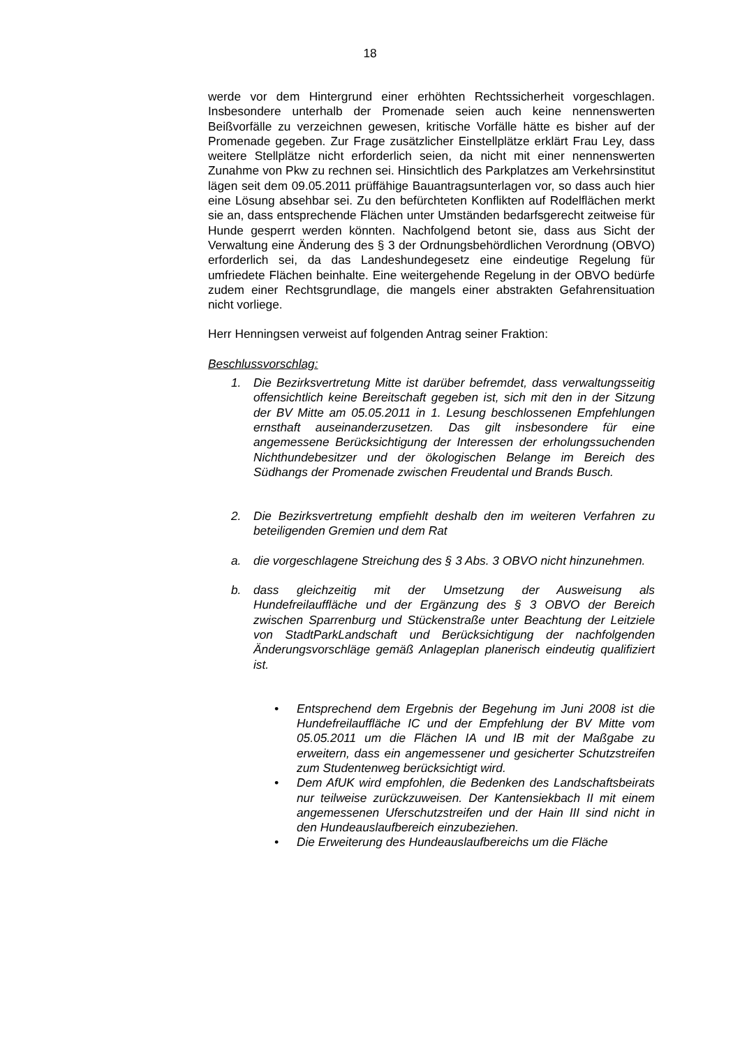18
werde vor dem Hintergrund einer erhöhten Rechtssicherheit vorgeschlagen. Insbesondere unterhalb der Promenade seien auch keine nennenswerten Beißvorfälle zu verzeichnen gewesen, kritische Vorfälle hätte es bisher auf der Promenade gegeben. Zur Frage zusätzlicher Einstellplätze erklärt Frau Ley, dass weitere Stellplätze nicht erforderlich seien, da nicht mit einer nennenswerten Zunahme von Pkw zu rechnen sei. Hinsichtlich des Parkplatzes am Verkehrsinstitut lägen seit dem 09.05.2011 prüffähige Bauantragsunterlagen vor, so dass auch hier eine Lösung absehbar sei. Zu den befürchteten Konflikten auf Rodelflächen merkt sie an, dass entsprechende Flächen unter Umständen bedarfsgerecht zeitweise für Hunde gesperrt werden könnten. Nachfolgend betont sie, dass aus Sicht der Verwaltung eine Änderung des § 3 der Ordnungsbehördlichen Verordnung (OBVO) erforderlich sei, da das Landeshundegesetz eine eindeutige Regelung für umfriedete Flächen beinhalte. Eine weitergehende Regelung in der OBVO bedürfe zudem einer Rechtsgrundlage, die mangels einer abstrakten Gefahrensituation nicht vorliege.
Herr Henningsen verweist auf folgenden Antrag seiner Fraktion:
Beschlussvorschlag:
1. Die Bezirksvertretung Mitte ist darüber befremdet, dass verwaltungsseitig offensichtlich keine Bereitschaft gegeben ist, sich mit den in der Sitzung der BV Mitte am 05.05.2011 in 1. Lesung beschlossenen Empfehlungen ernsthaft auseinanderzusetzen. Das gilt insbesondere für eine angemessene Berücksichtigung der Interessen der erholungssuchenden Nichthundebesitzer und der ökologischen Belange im Bereich des Südhangs der Promenade zwischen Freudental und Brands Busch.
2. Die Bezirksvertretung empfiehlt deshalb den im weiteren Verfahren zu beteiligenden Gremien und dem Rat
a. die vorgeschlagene Streichung des § 3 Abs. 3 OBVO nicht hinzunehmen.
b. dass gleichzeitig mit der Umsetzung der Ausweisung als Hundefreilauffläche und der Ergänzung des § 3 OBVO der Bereich zwischen Sparrenburg und Stückenstraße unter Beachtung der Leitziele von StadtParkLandschaft und Berücksichtigung der nachfolgenden Änderungsvorschläge gemäß Anlageplan planerisch eindeutig qualifiziert ist.
• Entsprechend dem Ergebnis der Begehung im Juni 2008 ist die Hundefreilauffläche IC und der Empfehlung der BV Mitte vom 05.05.2011 um die Flächen IA und IB mit der Maßgabe zu erweitern, dass ein angemessener und gesicherter Schutzstreifen zum Studentenweg berücksichtigt wird.
• Dem AfUK wird empfohlen, die Bedenken des Landschaftsbeirats nur teilweise zurückzuweisen. Der Kantensiekbach II mit einem angemessenen Uferschutzstreifen und der Hain III sind nicht in den Hundeauslaufbereich einzubeziehen.
• Die Erweiterung des Hundeauslaufbereichs um die Fläche